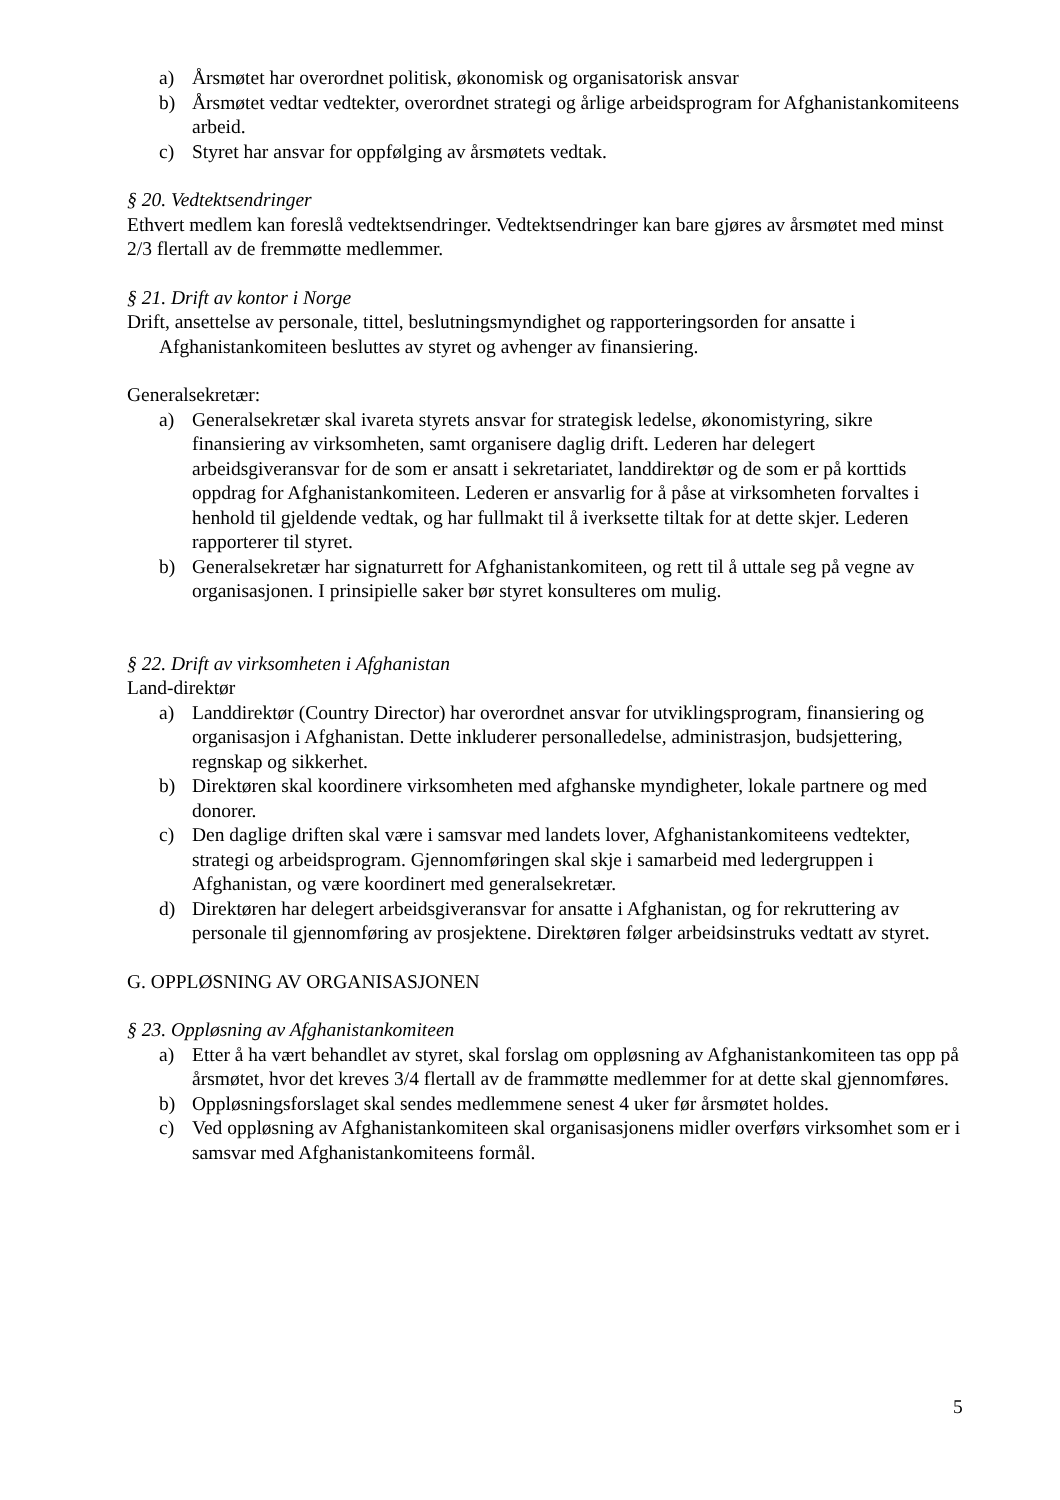a) Årsmøtet har overordnet politisk, økonomisk og organisatorisk ansvar
b) Årsmøtet vedtar vedtekter, overordnet strategi og årlige arbeidsprogram for Afghanistankomiteens arbeid.
c) Styret har ansvar for oppfølging av årsmøtets vedtak.
§ 20. Vedtektsendringer
Ethvert medlem kan foreslå vedtektsendringer. Vedtektsendringer kan bare gjøres av årsmøtet med minst 2/3 flertall av de fremmøtte medlemmer.
§ 21. Drift av kontor i Norge
Drift, ansettelse av personale, tittel, beslutningsmyndighet og rapporteringsorden for ansatte i Afghanistankomiteen beslut­tes av styret og avhenger av finansiering.
Generalsekretær:
a) Generalsekretær skal ivareta styrets ansvar for strategisk ledelse, økonomistyring, sikre finansiering av virksomheten, samt organisere daglig drift. Lederen har delegert arbeidsgiveransvar for de som er ansatt i sekretariatet, landdirektør og de som er på korttids oppdrag for Afghanistankomiteen. Lederen er ansvarlig for å påse at virksomheten forvaltes i henhold til gjeldende vedtak, og har fullmakt til å iverksette tiltak for at dette skjer. Lederen rapporterer til styret.
b) Generalsekretær har signaturrett for Afghanistankomiteen, og rett til å uttale seg på vegne av organisasjonen. I prinsipielle saker bør styret konsulteres om mulig.
§ 22. Drift av virksomheten i Afghanistan
Land-direktør
a) Landdirektør (Country Director) har overordnet ansvar for utviklingsprogram, finansiering og organisasjon i Afghanistan. Dette inkluderer personalledelse, administrasjon, budsjettering, regnskap og sikkerhet.
b) Direktøren skal koordinere virksomheten med afghanske myndigheter, lokale partnere og med donorer.
c) Den daglige driften skal være i samsvar med landets lover, Afghanistankomiteens vedtekter, strategi og arbeidsprogram. Gjennomføringen skal skje i samarbeid med ledergruppen i Afghanistan, og være koordinert med generalsekretær.
d) Direktøren har delegert arbeidsgiveransvar for ansatte i Afghanistan, og for rekruttering av personale til gjennomføring av prosjektene. Direktøren følger arbeidsinstruks vedtatt av styret.
G. OPPLØSNING AV ORGANISASJONEN
§ 23. Oppløsning av Afghanistankomiteen
a) Etter å ha vært behandlet av styret, skal forslag om oppløsning av Afghanistankomiteen tas opp på årsmøtet, hvor det kreves 3/4 flertall av de frammøtte medlemmer for at dette skal gjennomføres.
b) Oppløsningsforslaget skal sendes medlemmene senest 4 uker før årsmøtet holdes.
c) Ved oppløsning av Afghanistankomiteen skal organisasjonens midler overførs virksomhet som er i samsvar med Afghanistankomiteens formål.
5